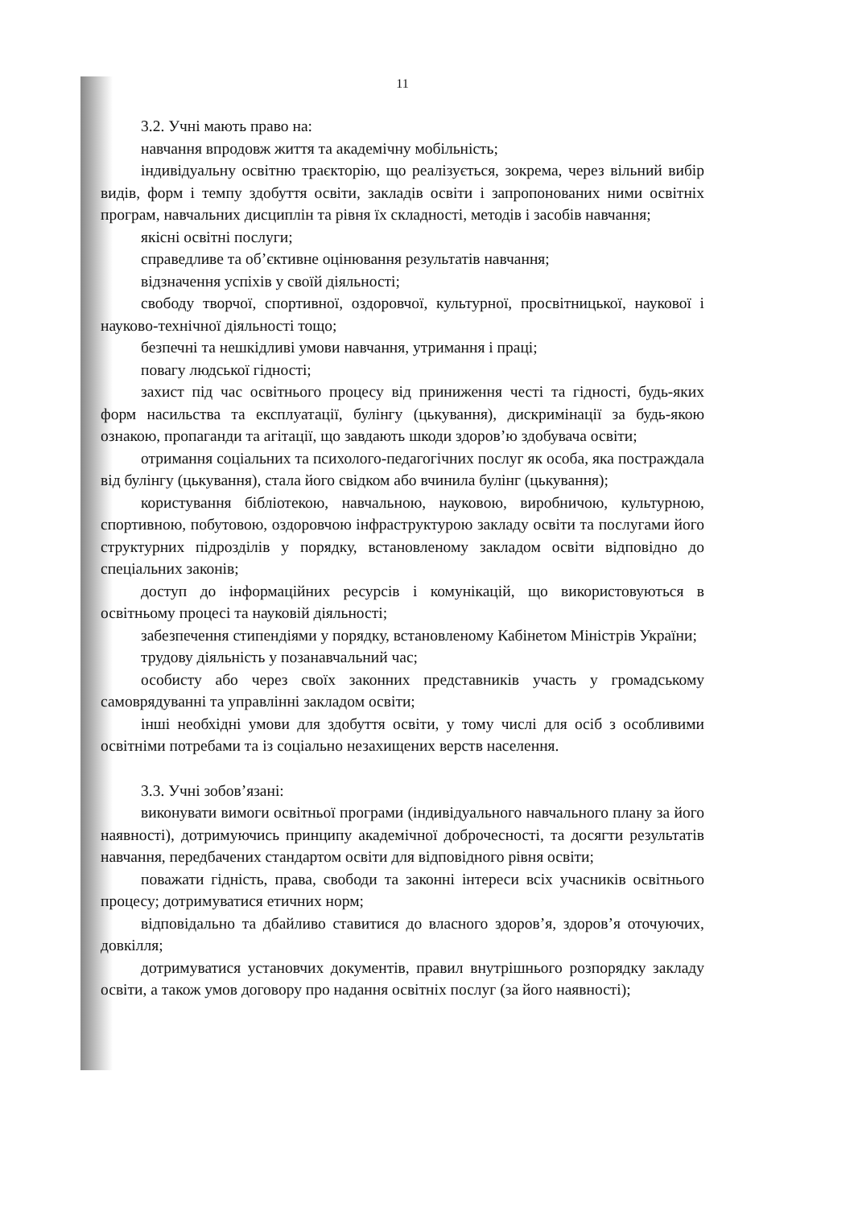11
3.2. Учні мають право на:
навчання впродовж життя та академічну мобільність;
індивідуальну освітню траєкторію, що реалізується, зокрема, через вільний вибір видів, форм і темпу здобуття освіти, закладів освіти і запропонованих ними освітніх програм, навчальних дисциплін та рівня їх складності, методів і засобів навчання;
якісні освітні послуги;
справедливе та об’єктивне оцінювання результатів навчання;
відзначення успіхів у своїй діяльності;
свободу творчої, спортивної, оздоровчої, культурної, просвітницької, наукової і науково-технічної діяльності тощо;
безпечні та нешкідливі умови навчання, утримання і праці;
повагу людської гідності;
захист під час освітнього процесу від приниження честі та гідності, будь-яких форм насильства та експлуатації, булінгу (цькування), дискримінації за будь-якою ознакою, пропаганди та агітації, що завдають шкоди здоров’ю здобувача освіти;
отримання соціальних та психолого-педагогічних послуг як особа, яка постраждала від булінгу (цькування), стала його свідком або вчинила булінг (цькування);
користування бібліотекою, навчальною, науковою, виробничою, культурною, спортивною, побутовою, оздоровчою інфраструктурою закладу освіти та послугами його структурних підрозділів у порядку, встановленому закладом освіти відповідно до спеціальних законів;
доступ до інформаційних ресурсів і комунікацій, що використовуються в освітньому процесі та науковій діяльності;
забезпечення стипендіями у порядку, встановленому Кабінетом Міністрів України;
трудову діяльність у позанавчальний час;
особисту або через своїх законних представників участь у громадському самоврядуванні та управлінні закладом освіти;
інші необхідні умови для здобуття освіти, у тому числі для осіб з особливими освітніми потребами та із соціально незахищених верств населення.
3.3. Учні зобов’язані:
виконувати вимоги освітньої програми (індивідуального навчального плану за його наявності), дотримуючись принципу академічної доброчесності, та досягти результатів навчання, передбачених стандартом освіти для відповідного рівня освіти;
поважати гідність, права, свободи та законні інтереси всіх учасників освітнього процесу; дотримуватися етичних норм;
відповідально та дбайливо ставитися до власного здоров’я, здоров’я оточуючих, довкілля;
дотримуватися установчих документів, правил внутрішнього розпорядку закладу освіти, а також умов договору про надання освітніх послуг (за його наявності);